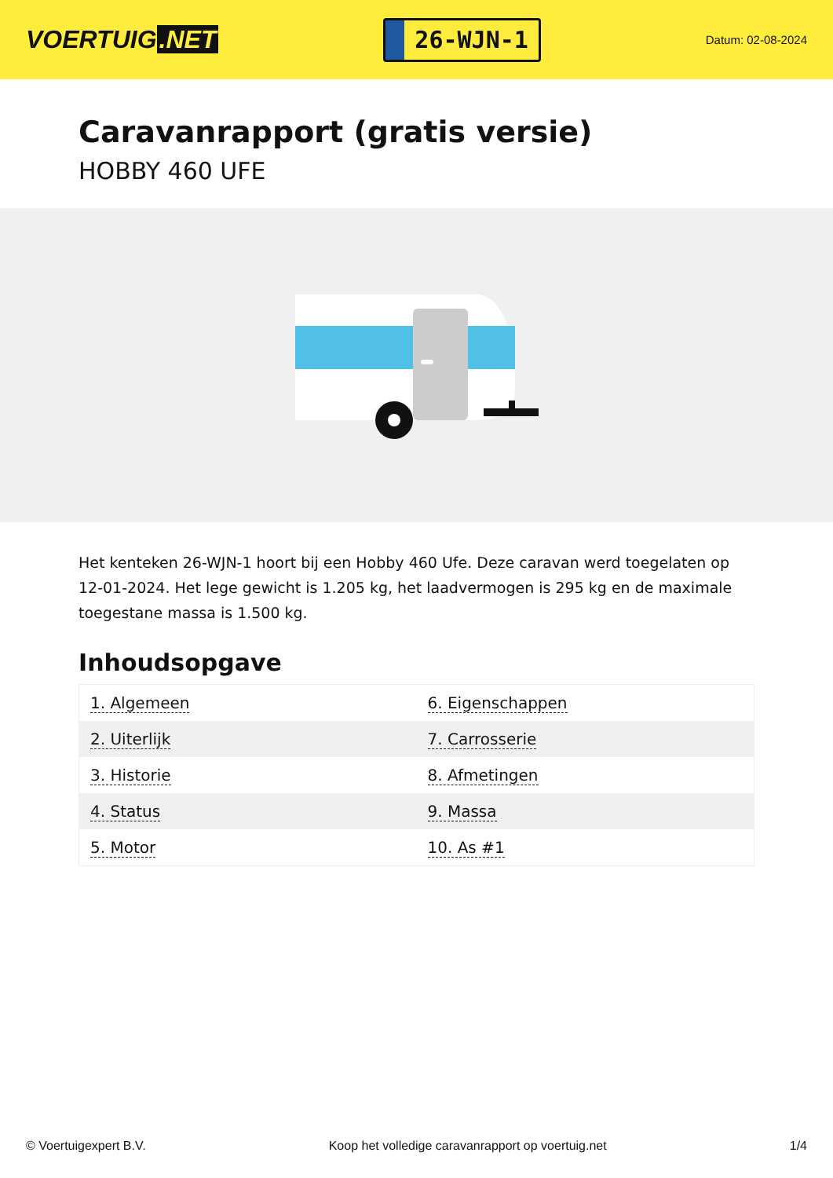VOERTUIG.NET
26-WJN-1
Datum: 02-08-2024
Caravanrapport (gratis versie)
HOBBY 460 UFE
Het kenteken 26-WJN-1 hoort bij een Hobby 460 Ufe. Deze caravan werd toegelaten op 12-01-2024. Het lege gewicht is 1.205 kg, het laadvermogen is 295 kg en de maximale toegestane massa is 1.500 kg.
Inhoudsopgave
| 1. Algemeen | 6. Eigenschappen |
| 2. Uiterlijk | 7. Carrosserie |
| 3. Historie | 8. Afmetingen |
| 4. Status | 9. Massa |
| 5. Motor | 10. As #1 |
© Voertuigexpert B.V. Koop het volledige caravanrapport op voertuig.net 1/4